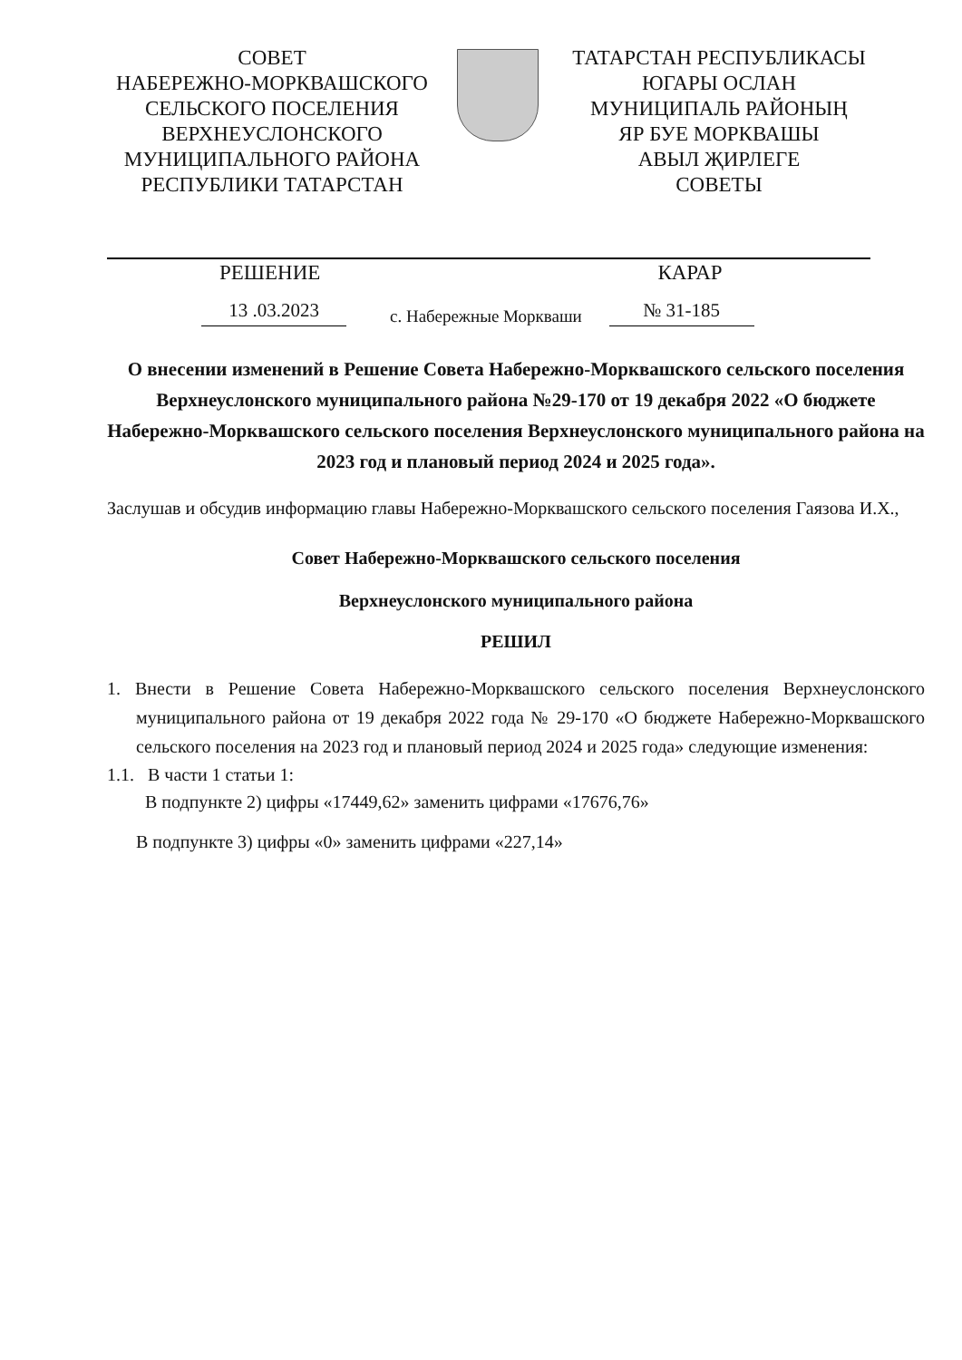СОВЕТ
НАБЕРЕЖНО-МОРКВАШСКОГО
СЕЛЬСКОГО ПОСЕЛЕНИЯ
ВЕРХНЕУСЛОНСКОГО
МУНИЦИПАЛЬНОГО РАЙОНА
РЕСПУБЛИКИ ТАТАРСТАН
ТАТАРСТАН РЕСПУБЛИКАСЫ
ЮГАРЫ ОСЛАН
МУНИЦИПАЛЬ РАЙОНЫҢ
ЯР БУЕ МОРКВАШЫ
АВЫЛ ҖИРЛЕГЕ
СОВЕТЫ
РЕШЕНИЕ КАРАР
13 .03.2023 с. Набережные Моркваши № 31-185
О внесении изменений в Решение Совета Набережно-Моркваш­ского сельского поселения Верхнеуслонского муниципального района №29-170 от 19 декабря 2022 «О бюджете Набережно-Моркваш­ского сельского поселения Верхнеуслонского муниципального района на 2023 год и плановый период 2024 и 2025 года».
Заслушав и обсудив информацию главы Набережно-Моркваш­ского сельского поселения Гаязова И.Х.,
Совет Набережно-Моркваш­ского сельского поселения
Верхнеуслонского муниципального района
РЕШИЛ
1. Внести в Решение Совета Набережно-Моркваш­ского сельского поселения Верхнеуслонского муниципального района от 19 декабря 2022 года № 29-170 «О бюджете Набережно-Моркваш­ского сельского поселения на 2023 год и плановый период 2024 и 2025 года» следующие изменения:
1.1. В части 1 статьи 1:
В подпункте 2) цифры «17449,62» заменить цифрами «17676,76»
В подпункте 3) цифры «0» заменить цифрами «227,14»